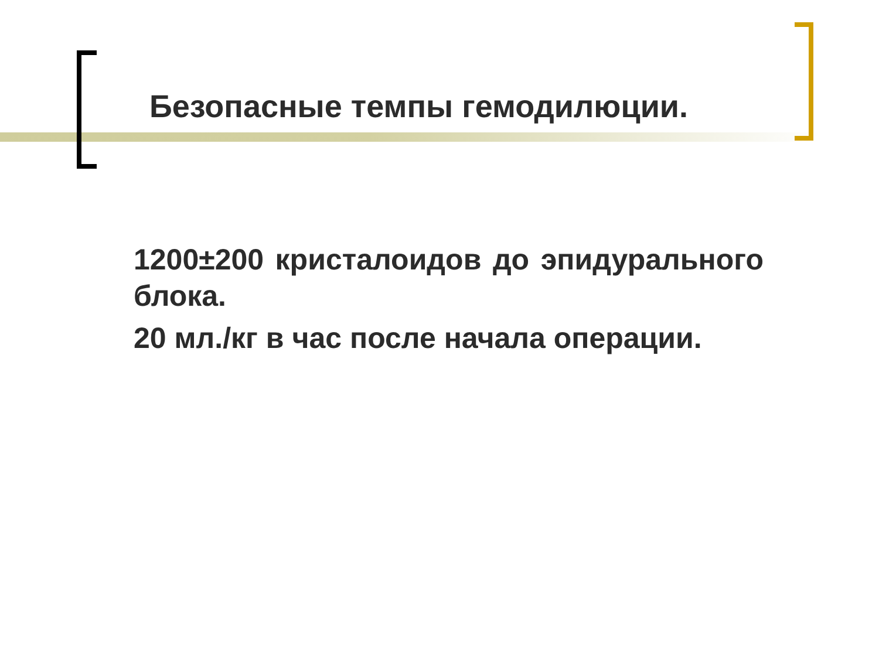Безопасные темпы гемодилюции.
1200±200 кристалоидов до эпидурального блока.
20 мл./кг в час после начала операции.